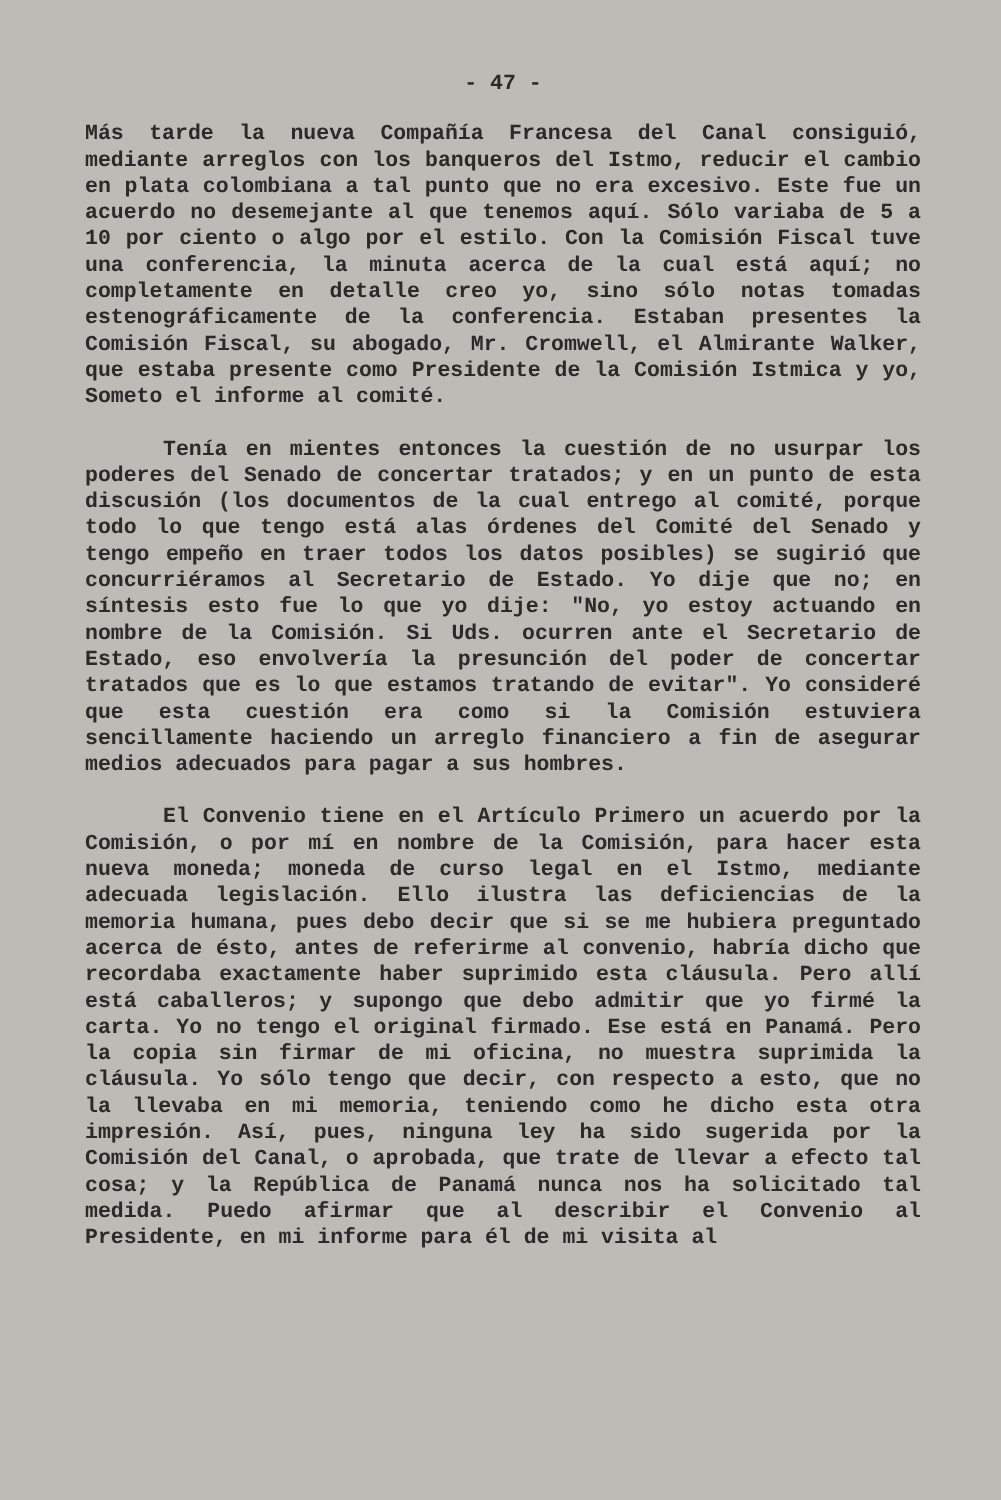- 47 -
Más tarde la nueva Compañía Francesa del Canal consiguió, mediante arreglos con los banqueros del Istmo, reducir el cambio en plata colombiana a tal punto que no era excesivo. Este fue un acuerdo no desemejante al que tenemos aquí. Sólo variaba de 5 a 10 por ciento o algo por el estilo. Con la Comisión Fiscal tuve una conferencia, la minuta acerca de la cual está aquí; no completamente en detalle creo yo, sino sólo notas tomadas estenográficamente de la conferencia. Estaban presentes la Comisión Fiscal, su abogado, Mr. Cromwell, el Almirante Walker, que estaba presente como Presidente de la Comisión Istmica y yo, Someto el informe al comité.
Tenía en mientes entonces la cuestión de no usurpar los poderes del Senado de concertar tratados; y en un punto de esta discusión (los documentos de la cual entrego al comité, porque todo lo que tengo está alas órdenes del Comité del Senado y tengo empeño en traer todos los datos posibles) se sugirió que concurriéramos al Secretario de Estado. Yo dije que no; en síntesis esto fue lo que yo dije: "No, yo estoy actuando en nombre de la Comisión. Si Uds. ocurren ante el Secretario de Estado, eso envolvería la presunción del poder de concertar tratados que es lo que estamos tratando de evitar". Yo consideré que esta cuestión era como si la Comisión estuviera sencillamente haciendo un arreglo financiero a fin de asegurar medios adecuados para pagar a sus hombres.
El Convenio tiene en el Artículo Primero un acuerdo por la Comisión, o por mí en nombre de la Comisión, para hacer esta nueva moneda; moneda de curso legal en el Istmo, mediante adecuada legislación. Ello ilustra las deficiencias de la memoria humana, pues debo decir que si se me hubiera preguntado acerca de ésto, antes de referirme al convenio, habría dicho que recordaba exactamente haber suprimido esta cláusula. Pero allí está caballeros; y supongo que debo admitir que yo firmé la carta. Yo no tengo el original firmado. Ese está en Panamá. Pero la copia sin firmar de mi oficina, no muestra suprimida la cláusula. Yo sólo tengo que decir, con respecto a esto, que no la llevaba en mi memoria, teniendo como he dicho esta otra impresión. Así, pues, ninguna ley ha sido sugerida por la Comisión del Canal, o aprobada, que trate de llevar a efecto tal cosa; y la República de Panamá nunca nos ha solicitado tal medida. Puedo afirmar que al describir el Convenio al Presidente, en mi informe para él de mi visita al